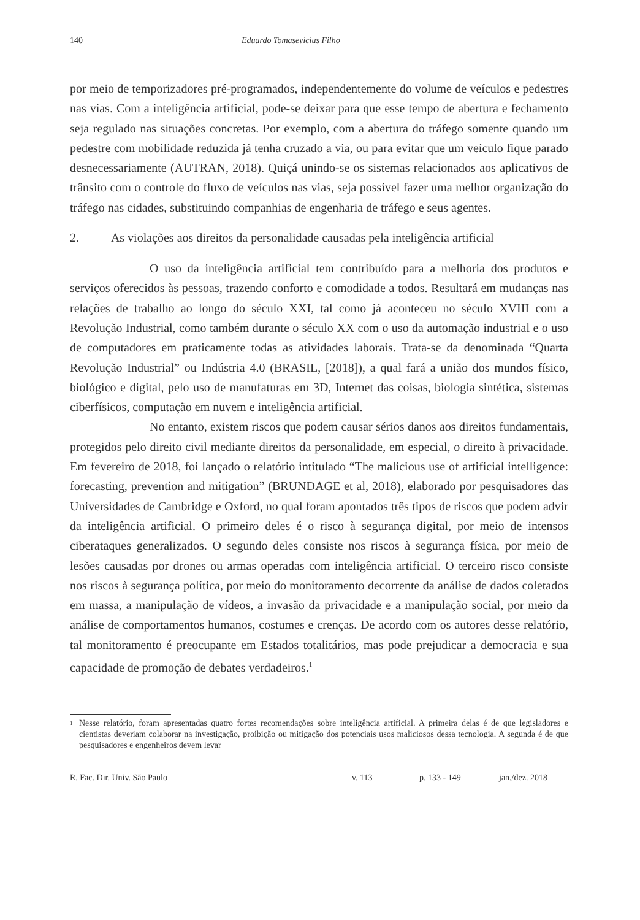140 Eduardo Tomasevicius Filho
por meio de temporizadores pré-programados, independentemente do volume de veículos e pedestres nas vias. Com a inteligência artificial, pode-se deixar para que esse tempo de abertura e fechamento seja regulado nas situações concretas. Por exemplo, com a abertura do tráfego somente quando um pedestre com mobilidade reduzida já tenha cruzado a via, ou para evitar que um veículo fique parado desnecessariamente (AUTRAN, 2018). Quiçá unindo-se os sistemas relacionados aos aplicativos de trânsito com o controle do fluxo de veículos nas vias, seja possível fazer uma melhor organização do tráfego nas cidades, substituindo companhias de engenharia de tráfego e seus agentes.
2. As violações aos direitos da personalidade causadas pela inteligência artificial
O uso da inteligência artificial tem contribuído para a melhoria dos produtos e serviços oferecidos às pessoas, trazendo conforto e comodidade a todos. Resultará em mudanças nas relações de trabalho ao longo do século XXI, tal como já aconteceu no século XVIII com a Revolução Industrial, como também durante o século XX com o uso da automação industrial e o uso de computadores em praticamente todas as atividades laborais. Trata-se da denominada “Quarta Revolução Industrial” ou Indústria 4.0 (BRASIL, [2018]), a qual fará a união dos mundos físico, biológico e digital, pelo uso de manufaturas em 3D, Internet das coisas, biologia sintética, sistemas ciberfísicos, computação em nuvem e inteligência artificial.
No entanto, existem riscos que podem causar sérios danos aos direitos fundamentais, protegidos pelo direito civil mediante direitos da personalidade, em especial, o direito à privacidade. Em fevereiro de 2018, foi lançado o relatório intitulado “The malicious use of artificial intelligence: forecasting, prevention and mitigation” (BRUNDAGE et al, 2018), elaborado por pesquisadores das Universidades de Cambridge e Oxford, no qual foram apontados três tipos de riscos que podem advir da inteligência artificial. O primeiro deles é o risco à segurança digital, por meio de intensos ciberataques generalizados. O segundo deles consiste nos riscos à segurança física, por meio de lesões causadas por drones ou armas operadas com inteligência artificial. O terceiro risco consiste nos riscos à segurança política, por meio do monitoramento decorrente da análise de dados coletados em massa, a manipulação de vídeos, a invasão da privacidade e a manipulação social, por meio da análise de comportamentos humanos, costumes e crenças. De acordo com os autores desse relatório, tal monitoramento é preocupante em Estados totalitários, mas pode prejudicar a democracia e sua capacidade de promoção de debates verdadeiros.<sup>1</sup>
<sup>1</sup>
Nesse relatório, foram apresentadas quatro fortes recomendações sobre inteligência artificial. A primeira delas é de que legisladores e cientistas deveriam colaborar na investigação, proibição ou mitigação dos potenciais usos maliciosos dessa tecnologia. A segunda é de que pesquisadores e engenheiros devem levar
R. Fac. Dir. Univ. São Paulo v. 113 p. 133 - 149 jan./dez. 2018